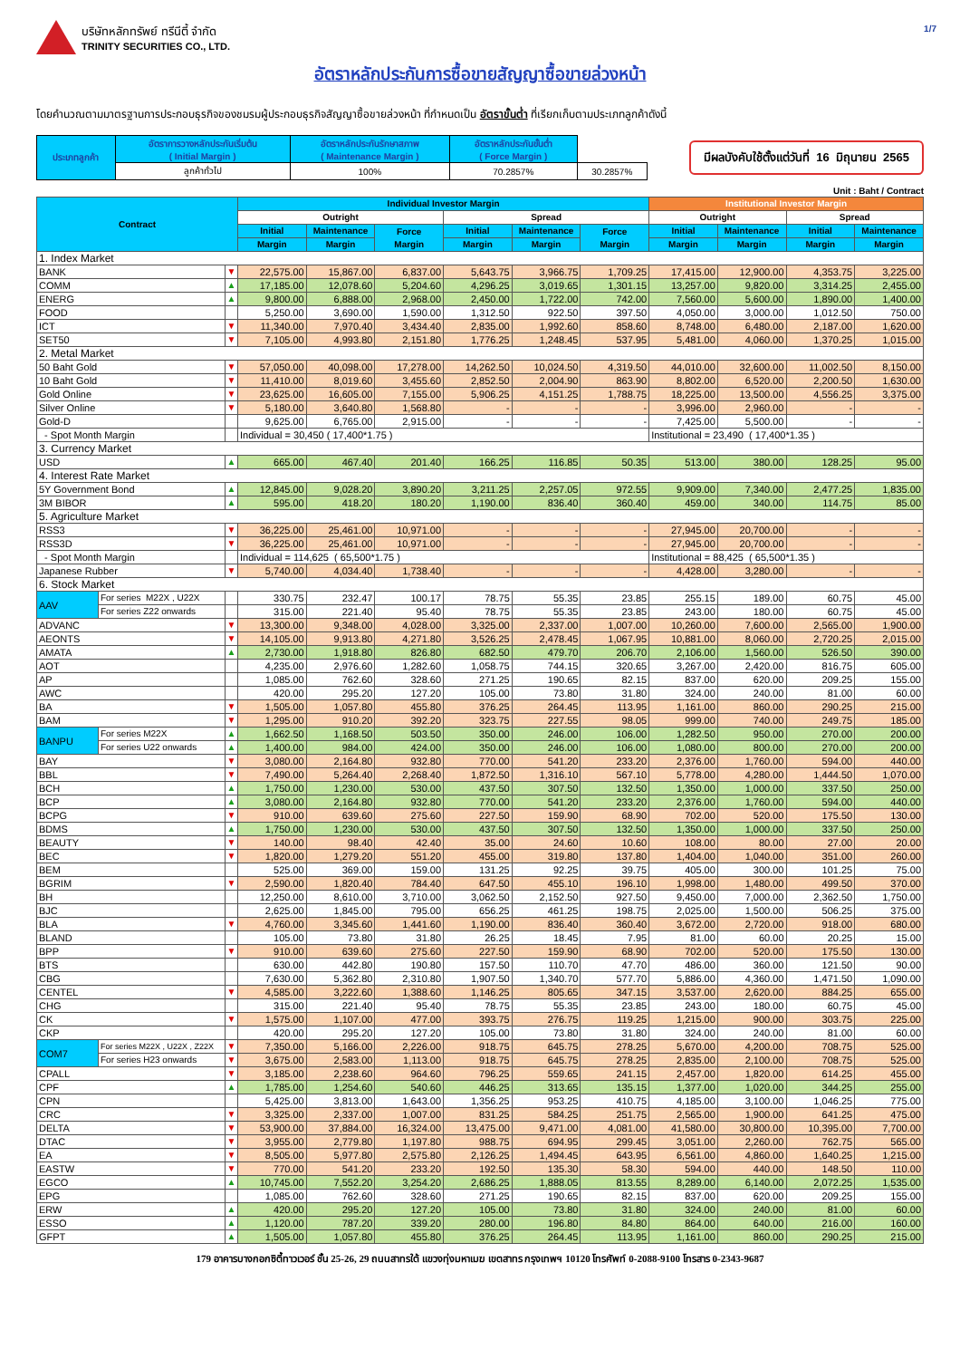1/7
บริษัทหลักทรัพย์ ทรีนีตี้ จำกัด
TRINITY SECURITIES CO., LTD.
อัตราหลักประกันการซื้อขายสัญญาซื้อขายล่วงหน้า
โดยคำนวณตามมาตรฐานการประกอบธุรกิจของชมรมผู้ประกอบธุรกิจสัญญาซื้อขายล่วงหน้า ที่กำหนดเป็น อัตราขั้นต่ำ ที่เรียกเก็บตามประเภทลูกค้าดังนี้
| ประเภทลูกค้า | อัตราการวางหลักประกันเริ่มต้น ( Initial Margin ) | อัตราหลักประกันรักษาสภาพ ( Maintenance Margin ) | อัตราหลักประกันขั้นต่ำ ( Force Margin ) | |
| | ลูกค้าทั่วไป | 100% | 70.2857% | 30.2857% |
มีผลบังคับใช้ตั้งแต่วันที่ 16 มิถุนายน 2565
Unit : Baht / Contract
| Contract | | | Individual Investor Margin | | | | | | Institutional Investor Margin | | | |
| --- | --- | --- | --- | --- | --- | --- | --- | --- | --- | --- | --- | --- |
| | | | Outright | | | Spread | | | Outright | | Spread | |
| | | | Initial | Maintenance | Force Margin | Initial | Maintenance | Force Margin | Initial | Maintenance | Initial | Maintenance |
| | | | Margin | Margin | | Margin | Margin | | Margin | Margin | Margin | Margin |
| 1. Index Market | | | | | | | | | | | | |
| BANK | | ▼ | 22,575.00 | 15,867.00 | 6,837.00 | 5,643.75 | 3,966.75 | 1,709.25 | 17,415.00 | 12,900.00 | 4,353.75 | 3,225.00 |
| COMM | | ▲ | 17,185.00 | 12,078.60 | 5,204.60 | 4,296.25 | 3,019.65 | 1,301.15 | 13,257.00 | 9,820.00 | 3,314.25 | 2,455.00 |
| ENERG | | ▲ | 9,800.00 | 6,888.00 | 2,968.00 | 2,450.00 | 1,722.00 | 742.00 | 7,560.00 | 5,600.00 | 1,890.00 | 1,400.00 |
| FOOD | | | 5,250.00 | 3,690.00 | 1,590.00 | 1,312.50 | 922.50 | 397.50 | 4,050.00 | 3,000.00 | 1,012.50 | 750.00 |
| ICT | | ▼ | 11,340.00 | 7,970.40 | 3,434.40 | 2,835.00 | 1,992.60 | 858.60 | 8,748.00 | 6,480.00 | 2,187.00 | 1,620.00 |
| SET50 | | ▼ | 7,105.00 | 4,993.80 | 2,151.80 | 1,776.25 | 1,248.45 | 537.95 | 5,481.00 | 4,060.00 | 1,370.25 | 1,015.00 |
| 2. Metal Market | | | | | | | | | | | | |
| 50 Baht Gold | | ▼ | 57,050.00 | 40,098.00 | 17,278.00 | 14,262.50 | 10,024.50 | 4,319.50 | 44,010.00 | 32,600.00 | 11,002.50 | 8,150.00 |
| 10 Baht Gold | | ▼ | 11,410.00 | 8,019.60 | 3,455.60 | 2,852.50 | 2,004.90 | 863.90 | 8,802.00 | 6,520.00 | 2,200.50 | 1,630.00 |
| Gold Online | | ▼ | 23,625.00 | 16,605.00 | 7,155.00 | 5,906.25 | 4,151.25 | 1,788.75 | 18,225.00 | 13,500.00 | 4,556.25 | 3,375.00 |
| Silver Online | | ▼ | 5,180.00 | 3,640.80 | 1,568.80 | - | - | - | 3,996.00 | 2,960.00 | - | - |
| Gold-D | | | 9,625.00 | 6,765.00 | 2,915.00 | - | - | - | 7,425.00 | 5,500.00 | - | - |
| - Spot Month Margin | | | Individual = 30,450 ( 17,400*1.75 ) | | | | | | Institutional = 23,490 ( 17,400*1.35 ) | | | |
| 3. Currency Market | | | | | | | | | | | | |
| USD | | ▲ | 665.00 | 467.40 | 201.40 | 166.25 | 116.85 | 50.35 | 513.00 | 380.00 | 128.25 | 95.00 |
| 4. Interest Rate Market | | | | | | | | | | | | |
| 5Y Government Bond | | ▲ | 12,845.00 | 9,028.20 | 3,890.20 | 3,211.25 | 2,257.05 | 972.55 | 9,909.00 | 7,340.00 | 2,477.25 | 1,835.00 |
| 3M BIBOR | | ▲ | 595.00 | 418.20 | 180.20 | 1,190.00 | 836.40 | 360.40 | 459.00 | 340.00 | 114.75 | 85.00 |
| 5. Agriculture Market | | | | | | | | | | | | |
| RSS3 | | ▼ | 36,225.00 | 25,461.00 | 10,971.00 | - | - | - | 27,945.00 | 20,700.00 | - | - |
| RSS3D | | ▼ | 36,225.00 | 25,461.00 | 10,971.00 | - | - | - | 27,945.00 | 20,700.00 | - | - |
| - Spot Month Margin | | | Individual = 114,625 ( 65,500*1.75 ) | | | | | | Institutional = 88,425 ( 65,500*1.35 ) | | | |
| Japanese Rubber | | ▼ | 5,740.00 | 4,034.40 | 1,738.40 | - | - | - | 4,428.00 | 3,280.00 | - | - |
| 6. Stock Market | | | | | | | | | | | | |
| AAV | For series M22X , U22X | | 330.75 | 232.47 | 100.17 | 78.75 | 55.35 | 23.85 | 255.15 | 189.00 | 60.75 | 45.00 |
| | For series Z22 onwards | | 315.00 | 221.40 | 95.40 | 78.75 | 55.35 | 23.85 | 243.00 | 180.00 | 60.75 | 45.00 |
| ADVANC | | ▼ | 13,300.00 | 9,348.00 | 4,028.00 | 3,325.00 | 2,337.00 | 1,007.00 | 10,260.00 | 7,600.00 | 2,565.00 | 1,900.00 |
| AEONTS | | ▼ | 14,105.00 | 9,913.80 | 4,271.80 | 3,526.25 | 2,478.45 | 1,067.95 | 10,881.00 | 8,060.00 | 2,720.25 | 2,015.00 |
| AMATA | | ▲ | 2,730.00 | 1,918.80 | 826.80 | 682.50 | 479.70 | 206.70 | 2,106.00 | 1,560.00 | 526.50 | 390.00 |
| AOT | | | 4,235.00 | 2,976.60 | 1,282.60 | 1,058.75 | 744.15 | 320.65 | 3,267.00 | 2,420.00 | 816.75 | 605.00 |
| AP | | | 1,085.00 | 762.60 | 328.60 | 271.25 | 190.65 | 82.15 | 837.00 | 620.00 | 209.25 | 155.00 |
| AWC | | | 420.00 | 295.20 | 127.20 | 105.00 | 73.80 | 31.80 | 324.00 | 240.00 | 81.00 | 60.00 |
| BA | | ▼ | 1,505.00 | 1,057.80 | 455.80 | 376.25 | 264.45 | 113.95 | 1,161.00 | 860.00 | 290.25 | 215.00 |
| BAM | | ▼ | 1,295.00 | 910.20 | 392.20 | 323.75 | 227.55 | 98.05 | 999.00 | 740.00 | 249.75 | 185.00 |
| BANPU | For series M22X | ▲ | 1,662.50 | 1,168.50 | 503.50 | 350.00 | 246.00 | 106.00 | 1,282.50 | 950.00 | 270.00 | 200.00 |
| | For series U22 onwards | ▲ | 1,400.00 | 984.00 | 424.00 | 350.00 | 246.00 | 106.00 | 1,080.00 | 800.00 | 270.00 | 200.00 |
| BAY | | ▼ | 3,080.00 | 2,164.80 | 932.80 | 770.00 | 541.20 | 233.20 | 2,376.00 | 1,760.00 | 594.00 | 440.00 |
| BBL | | ▼ | 7,490.00 | 5,264.40 | 2,268.40 | 1,872.50 | 1,316.10 | 567.10 | 5,778.00 | 4,280.00 | 1,444.50 | 1,070.00 |
| BCH | | ▲ | 1,750.00 | 1,230.00 | 530.00 | 437.50 | 307.50 | 132.50 | 1,350.00 | 1,000.00 | 337.50 | 250.00 |
| BCP | | ▲ | 3,080.00 | 2,164.80 | 932.80 | 770.00 | 541.20 | 233.20 | 2,376.00 | 1,760.00 | 594.00 | 440.00 |
| BCPG | | ▼ | 910.00 | 639.60 | 275.60 | 227.50 | 159.90 | 68.90 | 702.00 | 520.00 | 175.50 | 130.00 |
| BDMS | | ▲ | 1,750.00 | 1,230.00 | 530.00 | 437.50 | 307.50 | 132.50 | 1,350.00 | 1,000.00 | 337.50 | 250.00 |
| BEAUTY | | ▼ | 140.00 | 98.40 | 42.40 | 35.00 | 24.60 | 10.60 | 108.00 | 80.00 | 27.00 | 20.00 |
| BEC | | ▼ | 1,820.00 | 1,279.20 | 551.20 | 455.00 | 319.80 | 137.80 | 1,404.00 | 1,040.00 | 351.00 | 260.00 |
| BEM | | | 525.00 | 369.00 | 159.00 | 131.25 | 92.25 | 39.75 | 405.00 | 300.00 | 101.25 | 75.00 |
| BGRIM | | ▼ | 2,590.00 | 1,820.40 | 784.40 | 647.50 | 455.10 | 196.10 | 1,998.00 | 1,480.00 | 499.50 | 370.00 |
| BH | | | 12,250.00 | 8,610.00 | 3,710.00 | 3,062.50 | 2,152.50 | 927.50 | 9,450.00 | 7,000.00 | 2,362.50 | 1,750.00 |
| BJC | | | 2,625.00 | 1,845.00 | 795.00 | 656.25 | 461.25 | 198.75 | 2,025.00 | 1,500.00 | 506.25 | 375.00 |
| BLA | | ▼ | 4,760.00 | 3,345.60 | 1,441.60 | 1,190.00 | 836.40 | 360.40 | 3,672.00 | 2,720.00 | 918.00 | 680.00 |
| BLAND | | | 105.00 | 73.80 | 31.80 | 26.25 | 18.45 | 7.95 | 81.00 | 60.00 | 20.25 | 15.00 |
| BPP | | ▼ | 910.00 | 639.60 | 275.60 | 227.50 | 159.90 | 68.90 | 702.00 | 520.00 | 175.50 | 130.00 |
| BTS | | | 630.00 | 442.80 | 190.80 | 157.50 | 110.70 | 47.70 | 486.00 | 360.00 | 121.50 | 90.00 |
| CBG | | | 7,630.00 | 5,362.80 | 2,310.80 | 1,907.50 | 1,340.70 | 577.70 | 5,886.00 | 4,360.00 | 1,471.50 | 1,090.00 |
| CENTEL | | ▼ | 4,585.00 | 3,222.60 | 1,388.60 | 1,146.25 | 805.65 | 347.15 | 3,537.00 | 2,620.00 | 884.25 | 655.00 |
| CHG | | | 315.00 | 221.40 | 95.40 | 78.75 | 55.35 | 23.85 | 243.00 | 180.00 | 60.75 | 45.00 |
| CK | | ▼ | 1,575.00 | 1,107.00 | 477.00 | 393.75 | 276.75 | 119.25 | 1,215.00 | 900.00 | 303.75 | 225.00 |
| CKP | | | 420.00 | 295.20 | 127.20 | 105.00 | 73.80 | 31.80 | 324.00 | 240.00 | 81.00 | 60.00 |
| COM7 | For series M22X , U22X , Z22X | ▼ | 7,350.00 | 5,166.00 | 2,226.00 | 918.75 | 645.75 | 278.25 | 5,670.00 | 4,200.00 | 708.75 | 525.00 |
| | For series H23 onwards | ▼ | 3,675.00 | 2,583.00 | 1,113.00 | 918.75 | 645.75 | 278.25 | 2,835.00 | 2,100.00 | 708.75 | 525.00 |
| CPALL | | ▼ | 3,185.00 | 2,238.60 | 964.60 | 796.25 | 559.65 | 241.15 | 2,457.00 | 1,820.00 | 614.25 | 455.00 |
| CPF | | ▲ | 1,785.00 | 1,254.60 | 540.60 | 446.25 | 313.65 | 135.15 | 1,377.00 | 1,020.00 | 344.25 | 255.00 |
| CPN | | | 5,425.00 | 3,813.00 | 1,643.00 | 1,356.25 | 953.25 | 410.75 | 4,185.00 | 3,100.00 | 1,046.25 | 775.00 |
| CRC | | ▼ | 3,325.00 | 2,337.00 | 1,007.00 | 831.25 | 584.25 | 251.75 | 2,565.00 | 1,900.00 | 641.25 | 475.00 |
| DELTA | | ▼ | 53,900.00 | 37,884.00 | 16,324.00 | 13,475.00 | 9,471.00 | 4,081.00 | 41,580.00 | 30,800.00 | 10,395.00 | 7,700.00 |
| DTAC | | ▼ | 3,955.00 | 2,779.80 | 1,197.80 | 988.75 | 694.95 | 299.45 | 3,051.00 | 2,260.00 | 762.75 | 565.00 |
| EA | | ▼ | 8,505.00 | 5,977.80 | 2,575.80 | 2,126.25 | 1,494.45 | 643.95 | 6,561.00 | 4,860.00 | 1,640.25 | 1,215.00 |
| EASTW | | ▼ | 770.00 | 541.20 | 233.20 | 192.50 | 135.30 | 58.30 | 594.00 | 440.00 | 148.50 | 110.00 |
| EGCO | | ▲ | 10,745.00 | 7,552.20 | 3,254.20 | 2,686.25 | 1,888.05 | 813.55 | 8,289.00 | 6,140.00 | 2,072.25 | 1,535.00 |
| EPG | | | 1,085.00 | 762.60 | 328.60 | 271.25 | 190.65 | 82.15 | 837.00 | 620.00 | 209.25 | 155.00 |
| ERW | | ▲ | 420.00 | 295.20 | 127.20 | 105.00 | 73.80 | 31.80 | 324.00 | 240.00 | 81.00 | 60.00 |
| ESSO | | ▲ | 1,120.00 | 787.20 | 339.20 | 280.00 | 196.80 | 84.80 | 864.00 | 640.00 | 216.00 | 160.00 |
| GFPT | | ▲ | 1,505.00 | 1,057.80 | 455.80 | 376.25 | 264.45 | 113.95 | 1,161.00 | 860.00 | 290.25 | 215.00 |
179 อาคารบางกอกซิตี้ทาวเวอร์ ชั้น 25-26, 29 ถนนสาทรใต้ แขวงทุ่งมหาเมฆ เขตสาทร กรุงเทพฯ 10120 โทรศัพท์ 0-2088-9100 โทรสาร 0-2343-9687